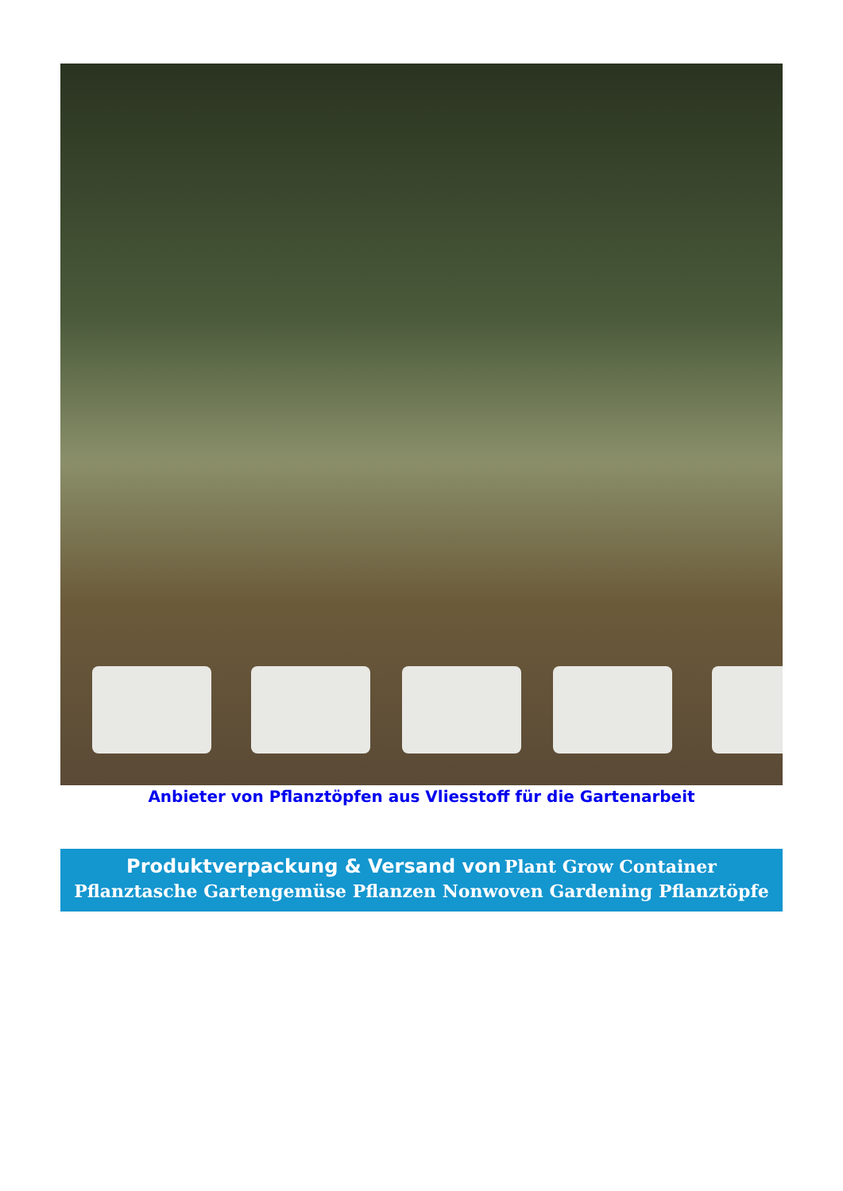Anbieter von Pflanztöpfen aus Vliesstoff für die Gartenarbeit
Produktverpackung & Versand von Plant Grow Container Pflanztasche Gartengemüse Pflanzen Nonwoven Gardening Pflanztöpfe